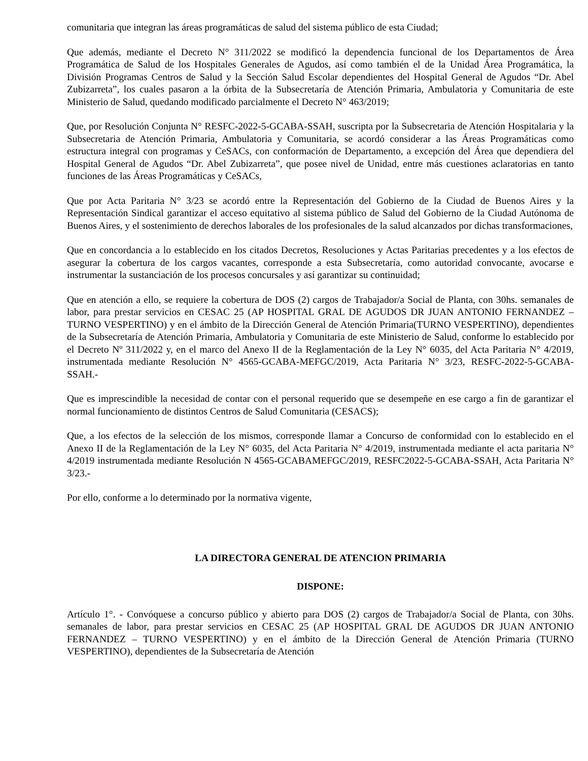comunitaria que integran las áreas programáticas de salud del sistema público de esta Ciudad;
Que además, mediante el Decreto N° 311/2022 se modificó la dependencia funcional de los Departamentos de Área Programática de Salud de los Hospitales Generales de Agudos, así como también el de la Unidad Área Programática, la División Programas Centros de Salud y la Sección Salud Escolar dependientes del Hospital General de Agudos “Dr. Abel Zubizarreta”, los cuales pasaron a la órbita de la Subsecretaría de Atención Primaria, Ambulatoria y Comunitaria de este Ministerio de Salud, quedando modificado parcialmente el Decreto N° 463/2019;
Que, por Resolución Conjunta N° RESFC-2022-5-GCABA-SSAH, suscripta por la Subsecretaria de Atención Hospitalaria y la Subsecretaria de Atención Primaria, Ambulatoria y Comunitaria, se acordó considerar a las Áreas Programáticas como estructura integral con programas y CeSACs, con conformación de Departamento, a excepción del Área que dependiera del Hospital General de Agudos “Dr. Abel Zubizarreta”, que posee nivel de Unidad, entre más cuestiones aclaratorias en tanto funciones de las Áreas Programáticas y CeSACs,
Que por Acta Paritaria N° 3/23 se acordó entre la Representación del Gobierno de la Ciudad de Buenos Aires y la Representación Sindical garantizar el acceso equitativo al sistema público de Salud del Gobierno de la Ciudad Autónoma de Buenos Aires, y el sostenimiento de derechos laborales de los profesionales de la salud alcanzados por dichas transformaciones,
Que en concordancia a lo establecido en los citados Decretos, Resoluciones y Actas Paritarias precedentes y a los efectos de asegurar la cobertura de los cargos vacantes, corresponde a esta Subsecretaría, como autoridad convocante, avocarse e instrumentar la sustanciación de los procesos concursales y así garantizar su continuidad;
Que en atención a ello, se requiere la cobertura de DOS (2) cargos de Trabajador/a Social de Planta, con 30hs. semanales de labor, para prestar servicios en CESAC 25 (AP HOSPITAL GRAL DE AGUDOS DR JUAN ANTONIO FERNANDEZ – TURNO VESPERTINO) y en el ámbito de la Dirección General de Atención Primaria(TURNO VESPERTINO), dependientes de la Subsecretaría de Atención Primaria, Ambulatoria y Comunitaria de este Ministerio de Salud, conforme lo establecido por el Decreto Nº 311/2022 y, en el marco del Anexo II de la Reglamentación de la Ley N° 6035, del Acta Paritaria N° 4/2019, instrumentada mediante Resolución N° 4565-GCABA-MEFGC/2019, Acta Paritaria N° 3/23, RESFC-2022-5-GCABA-SSAH.-
Que es imprescindible la necesidad de contar con el personal requerido que se desempeñe en ese cargo a fin de garantizar el normal funcionamiento de distintos Centros de Salud Comunitaria (CESACS);
Que, a los efectos de la selección de los mismos, corresponde llamar a Concurso de conformidad con lo establecido en el Anexo II de la Reglamentación de la Ley N° 6035, del Acta Paritaria N° 4/2019, instrumentada mediante el acta paritaria N° 4/2019 instrumentada mediante Resolución N 4565-GCABAMEFGC/2019, RESFC2022-5-GCABA-SSAH, Acta Paritaria N° 3/23.-
Por ello, conforme a lo determinado por la normativa vigente,
LA DIRECTORA GENERAL DE ATENCION PRIMARIA
DISPONE:
Artículo 1°. - Convóquese a concurso público y abierto para DOS (2) cargos de Trabajador/a Social de Planta, con 30hs. semanales de labor, para prestar servicios en CESAC 25 (AP HOSPITAL GRAL DE AGUDOS DR JUAN ANTONIO FERNANDEZ – TURNO VESPERTINO) y en el ámbito de la Dirección General de Atención Primaria (TURNO VESPERTINO), dependientes de la Subsecretaría de Atención